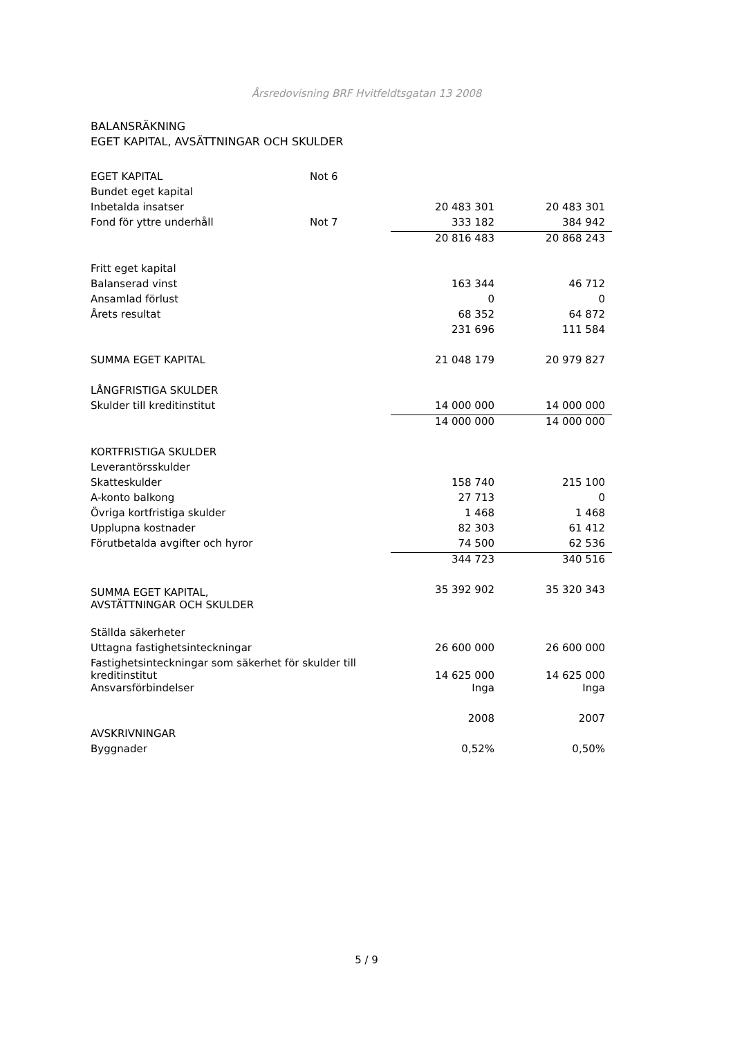Årsredovisning BRF Hvitfeldtsgatan 13 2008
BALANSRÄKNING
EGET KAPITAL, AVSÄTTNINGAR OCH SKULDER
| EGET KAPITAL | Not 6 | | |
| Bundet eget kapital | | | |
| Inbetalda insatser | | 20 483 301 | 20 483 301 |
| Fond för yttre underhåll | Not 7 | 333 182 | 384 942 |
| | | 20 816 483 | 20 868 243 |
| Fritt eget kapital | | | |
| Balanserad vinst | | 163 344 | 46 712 |
| Ansamlad förlust | | 0 | 0 |
| Årets resultat | | 68 352 | 64 872 |
| | | 231 696 | 111 584 |
| SUMMA EGET KAPITAL | | 21 048 179 | 20 979 827 |
| LÅNGFRISTIGA SKULDER | | | |
| Skulder till kreditinstitut | | 14 000 000 | 14 000 000 |
| | | 14 000 000 | 14 000 000 |
| KORTFRISTIGA SKULDER | | | |
| Leverantörsskulder | | | |
| Skatteskulder | | 158 740 | 215 100 |
| A-konto balkong | | 27 713 | 0 |
| Övriga kortfristiga skulder | | 1 468 | 1 468 |
| Upplupna kostnader | | 82 303 | 61 412 |
| Förutbetalda avgifter och hyror | | 74 500 | 62 536 |
| | | 344 723 | 340 516 |
| SUMMA EGET KAPITAL, AVSTÄTTNINGAR OCH SKULDER | | 35 392 902 | 35 320 343 |
| Ställda säkerheter | | | |
| Uttagna fastighetsinteckningar | | 26 600 000 | 26 600 000 |
| Fastighetsinteckningar som säkerhet för skulder till kreditinstitut | | 14 625 000 | 14 625 000 |
| Ansvarsförbindelser | | Inga | Inga |
| | | 2008 | 2007 |
| AVSKRIVNINGAR | | | |
| Byggnader | | 0,52% | 0,50% |
5 / 9